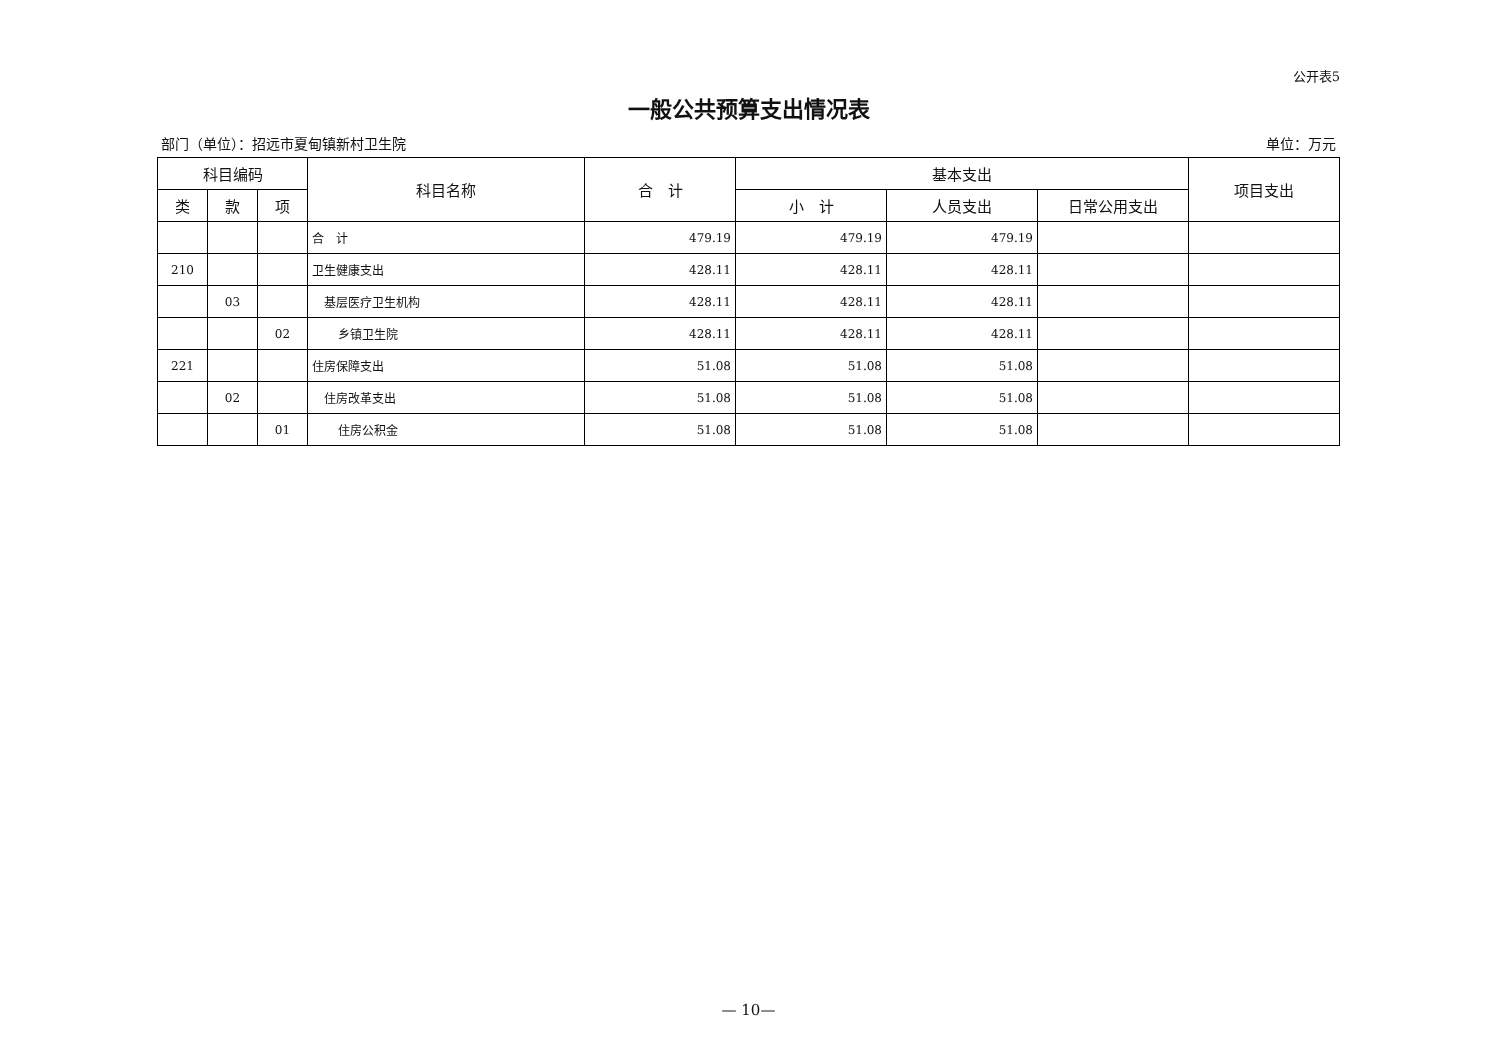公开表5
一般公共预算支出情况表
部门（单位）：招远市夏甸镇新村卫生院 单位：万元
| 科目编码 | | | 科目名称 | 合 计 | 基本支出 | | | 项目支出 |
| --- | --- | --- | --- | --- | --- | --- | --- | --- |
| 类 | 款 | 项 | | | 小 计 | 人员支出 | 日常公用支出 | |
| | | | 合 计 | 479.19 | 479.19 | 479.19 | | |
| 210 | | | 卫生健康支出 | 428.11 | 428.11 | 428.11 | | |
| | 03 | | 基层医疗卫生机构 | 428.11 | 428.11 | 428.11 | | |
| | | 02 | 乡镇卫生院 | 428.11 | 428.11 | 428.11 | | |
| 221 | | | 住房保障支出 | 51.08 | 51.08 | 51.08 | | |
| | 02 | | 住房改革支出 | 51.08 | 51.08 | 51.08 | | |
| | | 01 | 住房公积金 | 51.08 | 51.08 | 51.08 | | |
— 10—